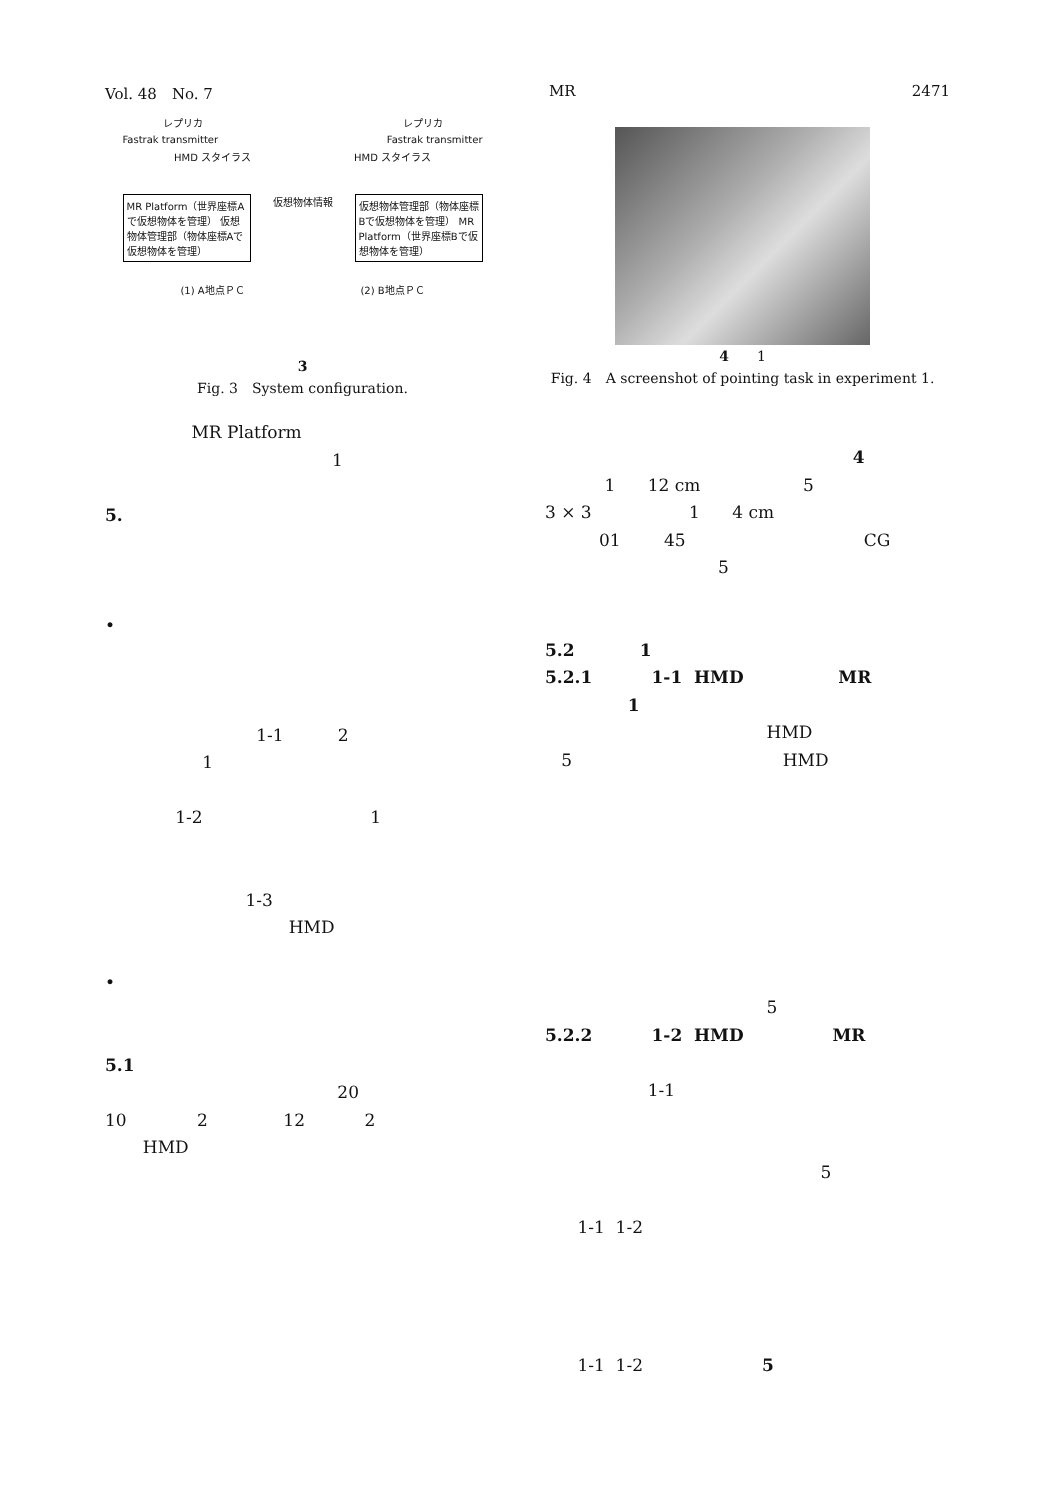Vol. 48　No. 7 MR 2471
レプリカ レプリカ
Fastrak transmitter Fastrak transmitter
HMD スタイラス HMD スタイラス
MR Platform（世界座標Aで仮想物体を管理） 仮想物体管理部（物体座標Aで仮想物体を管理）
仮想物体情報
仮想物体管理部（物体座標Bで仮想物体を管理） MR Platform（世界座標Bで仮想物体を管理）
(1) A地点ＰＣ (2) B地点ＰＣ
3
Fig. 3　System configuration.
MR Platform
1
5.
•
1-1 2
1
1-2 1
1-3
HMD
•
5.1
20
10 2 12 2
HMD
4　　1
Fig. 4　A screenshot of pointing task in experiment 1.
4
1 12 cm 5
3 × 3 1 4 cm
01 45 CG
5
5.2 1
5.2.1 1-1 HMD MR
1
HMD
5 HMD
5
5.2.2 1-2 HMD MR
1-1
5
1-1 1-2
1-1 1-2 5